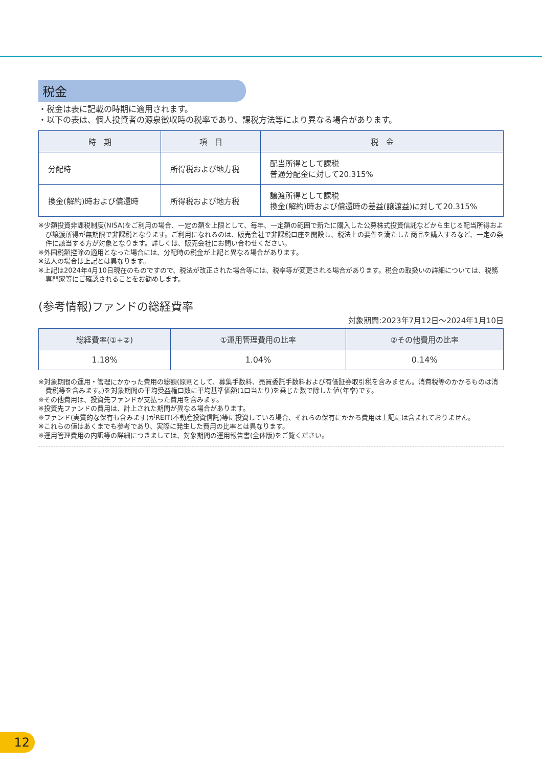税金
・税金は表に記載の時期に適用されます。
・以下の表は、個人投資者の源泉徴収時の税率であり、課税方法等により異なる場合があります。
| 時 期 | 項 目 | 税 金 |
| --- | --- | --- |
| 分配時 | 所得税および地方税 | 配当所得として課税 普通分配金に対して20.315% |
| 換金(解約)時および償還時 | 所得税および地方税 | 譲渡所得として課税 換金(解約)時および償還時の差益(譲渡益)に対して20.315% |
※少額投資非課税制度(NISA)をご利用の場合、一定の額を上限として、毎年、一定額の範囲で新たに購入した公募株式投資信託などから生じる配当所得および譲渡所得が無期限で非課税となります。ご利用になれるのは、販売会社で非課税口座を開設し、税法上の要件を満たした商品を購入するなど、一定の条件に該当する方が対象となります。詳しくは、販売会社にお問い合わせください。
※外国税額控除の適用となった場合には、分配時の税金が上記と異なる場合があります。
※法人の場合は上記とは異なります。
※上記は2024年4月10日現在のものですので、税法が改正された場合等には、税率等が変更される場合があります。税金の取扱いの詳細については、税務専門家等にご確認されることをお勧めします。
(参考情報)ファンドの総経費率
対象期間:2023年7月12日～2024年1月10日
| 総経費率(①+②) | ①運用管理費用の比率 | ②その他費用の比率 |
| --- | --- | --- |
| 1.18% | 1.04% | 0.14% |
※対象期間の運用・管理にかかった費用の総額(原則として、募集手数料、売買委託手数料および有価証券取引税を含みません。消費税等のかかるものは消費税等を含みます。)を対象期間の平均受益権口数に平均基準価額(1口当たり)を乗じた数で除した値(年率)です。
※その他費用は、投資先ファンドが支払った費用を含みます。
※投資先ファンドの費用は、計上された期間が異なる場合があります。
※ファンド(実質的な保有も含みます)がREIT(不動産投資信託)等に投資している場合、それらの保有にかかる費用は上記には含まれておりません。
※これらの値はあくまでも参考であり、実際に発生した費用の比率とは異なります。
※運用管理費用の内訳等の詳細につきましては、対象期間の運用報告書(全体版)をご覧ください。
12